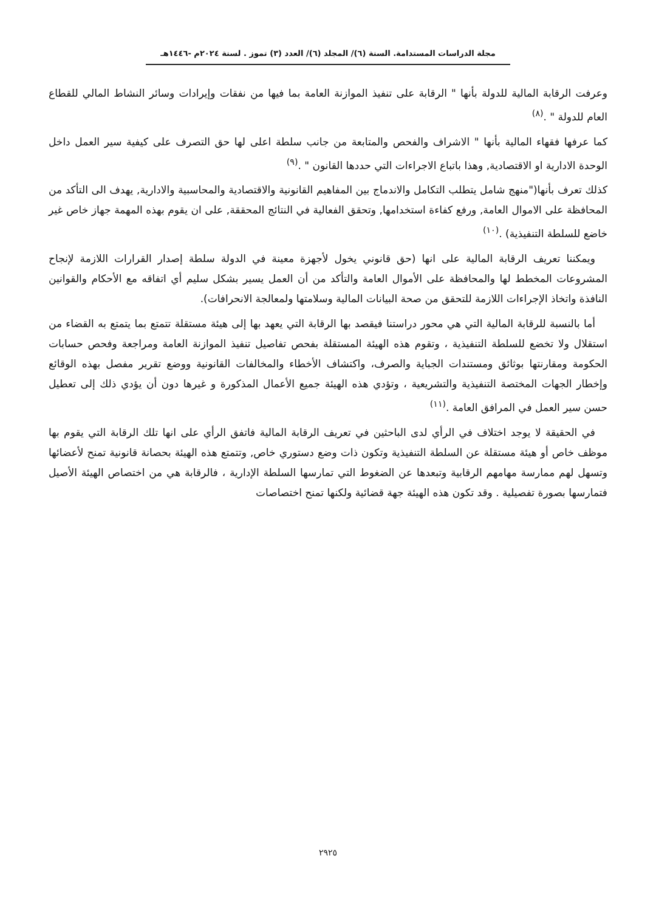مجلة الدراسات المستدامة. السنة (٦)/ المجلد (٦)/ العدد (٣) تموز . لسنة ٢٠٢٤م -١٤٤٦هـ
وعرفت الرقابة المالية للدولة بأنها " الرقابة على تنفيذ الموازنة العامة بما فيها من نفقات وإيرادات وسائر النشاط المالي للقطاع العام للدولة " .<sup>(٨)</sup>
كما عرفها فقهاء المالية بأنها " الاشراف والفحص والمتابعة من جانب سلطة اعلى لها حق التصرف على كيفية سير العمل داخل الوحدة الادارية او الاقتصادية, وهذا باتباع الاجراءات التي حددها القانون " .<sup>(٩)</sup>
كذلك تعرف بأنها("منهج شامل يتطلب التكامل والاندماج بين المفاهيم القانونية والاقتصادية والمحاسبية والادارية, يهدف الى التأكد من المحافظة على الاموال العامة, ورفع كفاءة استخدامها, وتحقق الفعالية في النتائج المحققة, على ان يقوم بهذه المهمة جهاز خاص غير خاضع للسلطة التنفيذية) .<sup>(١٠)</sup>
ويمكننا تعريف الرقابة المالية على انها (حق قانوني يخول لأجهزة معينة في الدولة سلطة إصدار القرارات اللازمة لإنجاح المشروعات المخطط لها والمحافظة على الأموال العامة والتأكد من أن العمل يسير بشكل سليم أي اتفاقه مع الأحكام والقوانين النافذة واتخاذ الإجراءات اللازمة للتحقق من صحة البيانات المالية وسلامتها ولمعالجة الانحرافات).
أما بالنسبة للرقابة المالية التي هي محور دراستنا فيقصد بها الرقابة التي يعهد بها إلى هيئة مستقلة تتمتع بما يتمتع به القضاء من استقلال ولا تخضع للسلطة التنفيذية ، وتقوم هذه الهيئة المستقلة بفحص تفاصيل تنفيذ الموازنة العامة ومراجعة وفحص حسابات الحكومة ومقارنتها بوثائق ومستندات الجباية والصرف، واكتشاف الأخطاء والمخالفات القانونية ووضع تقرير مفصل بهذه الوقائع وإخطار الجهات المختصة التنفيذية والتشريعية ، وتؤدي هذه الهيئة جميع الأعمال المذكورة و غيرها دون أن يؤدي ذلك إلى تعطيل حسن سير العمل في المرافق العامة .<sup>(١١)</sup>
في الحقيقة لا يوجد اختلاف في الرأي لدى الباحثين في تعريف الرقابة المالية فاتفق الرأي على انها تلك الرقابة التي يقوم بها موظف خاص أو هيئة مستقلة عن السلطة التنفيذية وتكون ذات وضع دستوري خاص, وتتمتع هذه الهيئة بحصانة قانونية تمنح لأعضائها وتسهل لهم ممارسة مهامهم الرقابية وتبعدها عن الضغوط التي تمارسها السلطة الإدارية ، فالرقابة هي من اختصاص الهيئة الأصيل فتمارسها بصورة تفصيلية . وقد تكون هذه الهيئة جهة قضائية ولكنها تمنح اختصاصات
٢٩٢٥